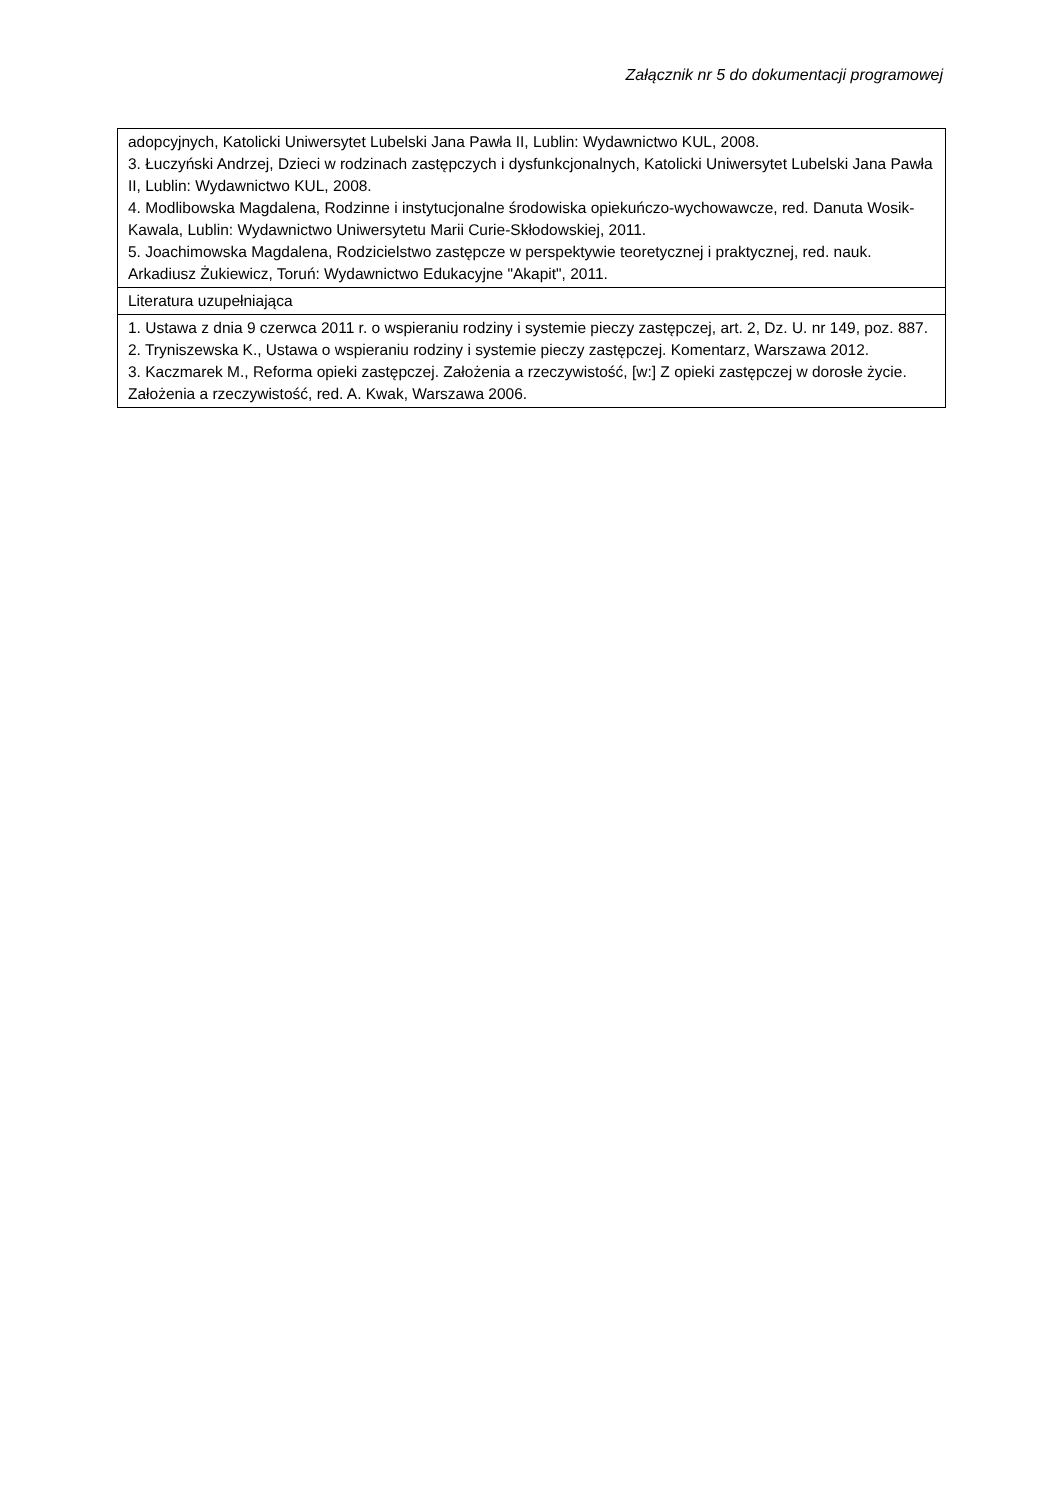Załącznik nr 5 do dokumentacji programowej
| adopcyjnych, Katolicki Uniwersytet Lubelski Jana Pawła II, Lublin: Wydawnictwo KUL, 2008. 3. Łuczyński Andrzej, Dzieci w rodzinach zastępczych i dysfunkcjonalnych, Katolicki Uniwersytet Lubelski Jana Pawła II, Lublin: Wydawnictwo KUL, 2008. 4. Modlibowska Magdalena, Rodzinne i instytucjonalne środowiska opiekuńczo-wychowawcze, red. Danuta Wosik-Kawala, Lublin: Wydawnictwo Uniwersytetu Marii Curie-Skłodowskiej, 2011. 5. Joachimowska Magdalena, Rodzicielstwo zastępcze w perspektywie teoretycznej i praktycznej, red. nauk. Arkadiusz Żukiewicz, Toruń: Wydawnictwo Edukacyjne "Akapit", 2011. |
| Literatura uzupełniająca |
| 1. Ustawa z dnia 9 czerwca 2011 r. o wspieraniu rodziny i systemie pieczy zastępczej, art. 2, Dz. U. nr 149, poz. 887. 2. Tryniszewska K., Ustawa o wspieraniu rodziny i systemie pieczy zastępczej. Komentarz, Warszawa 2012. 3. Kaczmarek M., Reforma opieki zastępczej. Założenia a rzeczywistość, [w:] Z opieki zastępczej w dorosłe życie. Założenia a rzeczywistość, red. A. Kwak, Warszawa 2006. |